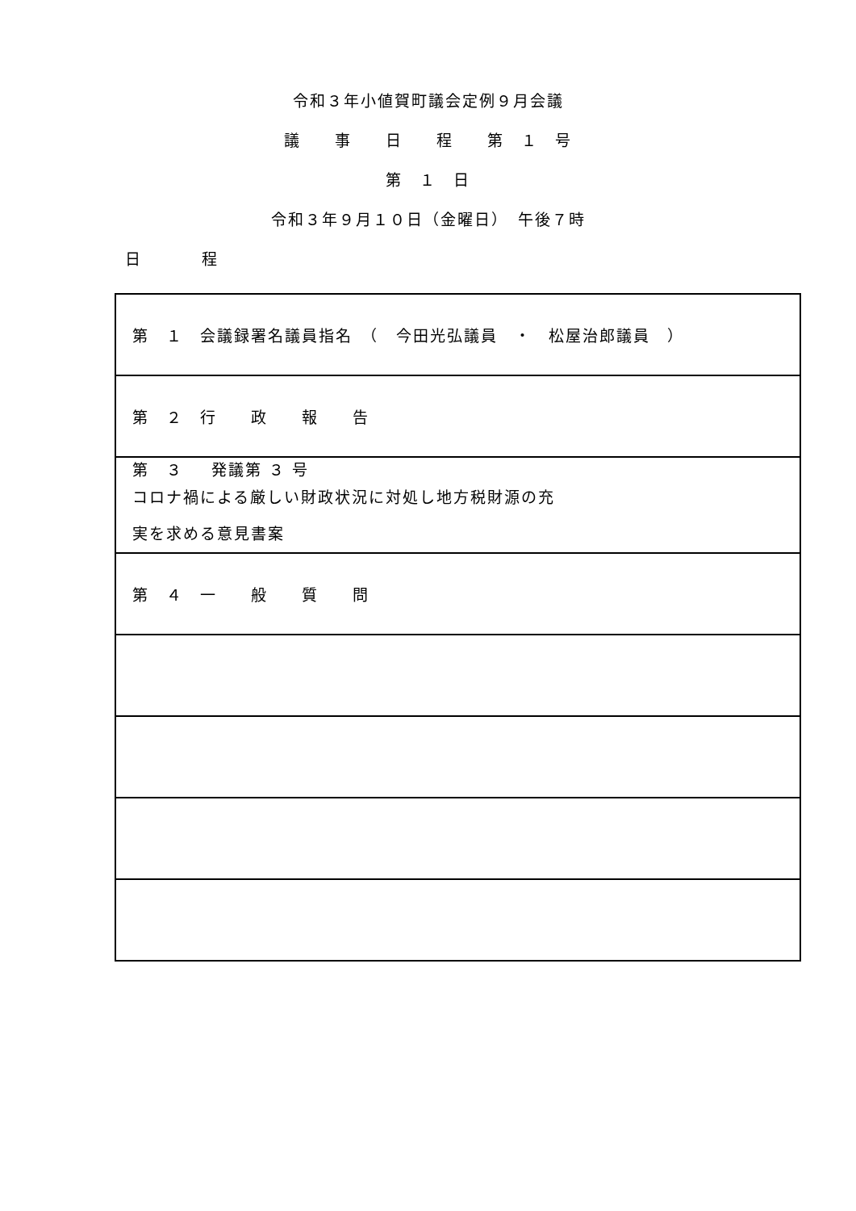令和３年小値賀町議会定例９月会議
議　　事　　日　　程　　第　１　号
第　１　日
令和３年９月１０日（金曜日）　午後７時
日　　　　程
| 第 １ 会議録署名議員指名 （ 今田光弘議員 ・ 松屋治郎議員 ） |
| 第 ２ 行 政 報 告 |
| 第 ３ 発議第 ３ 号 コロナ禍による厳しい財政状況に対処し地方税財源の充実を求める意見書案 |
| 第 ４ 一 般 質 問 |